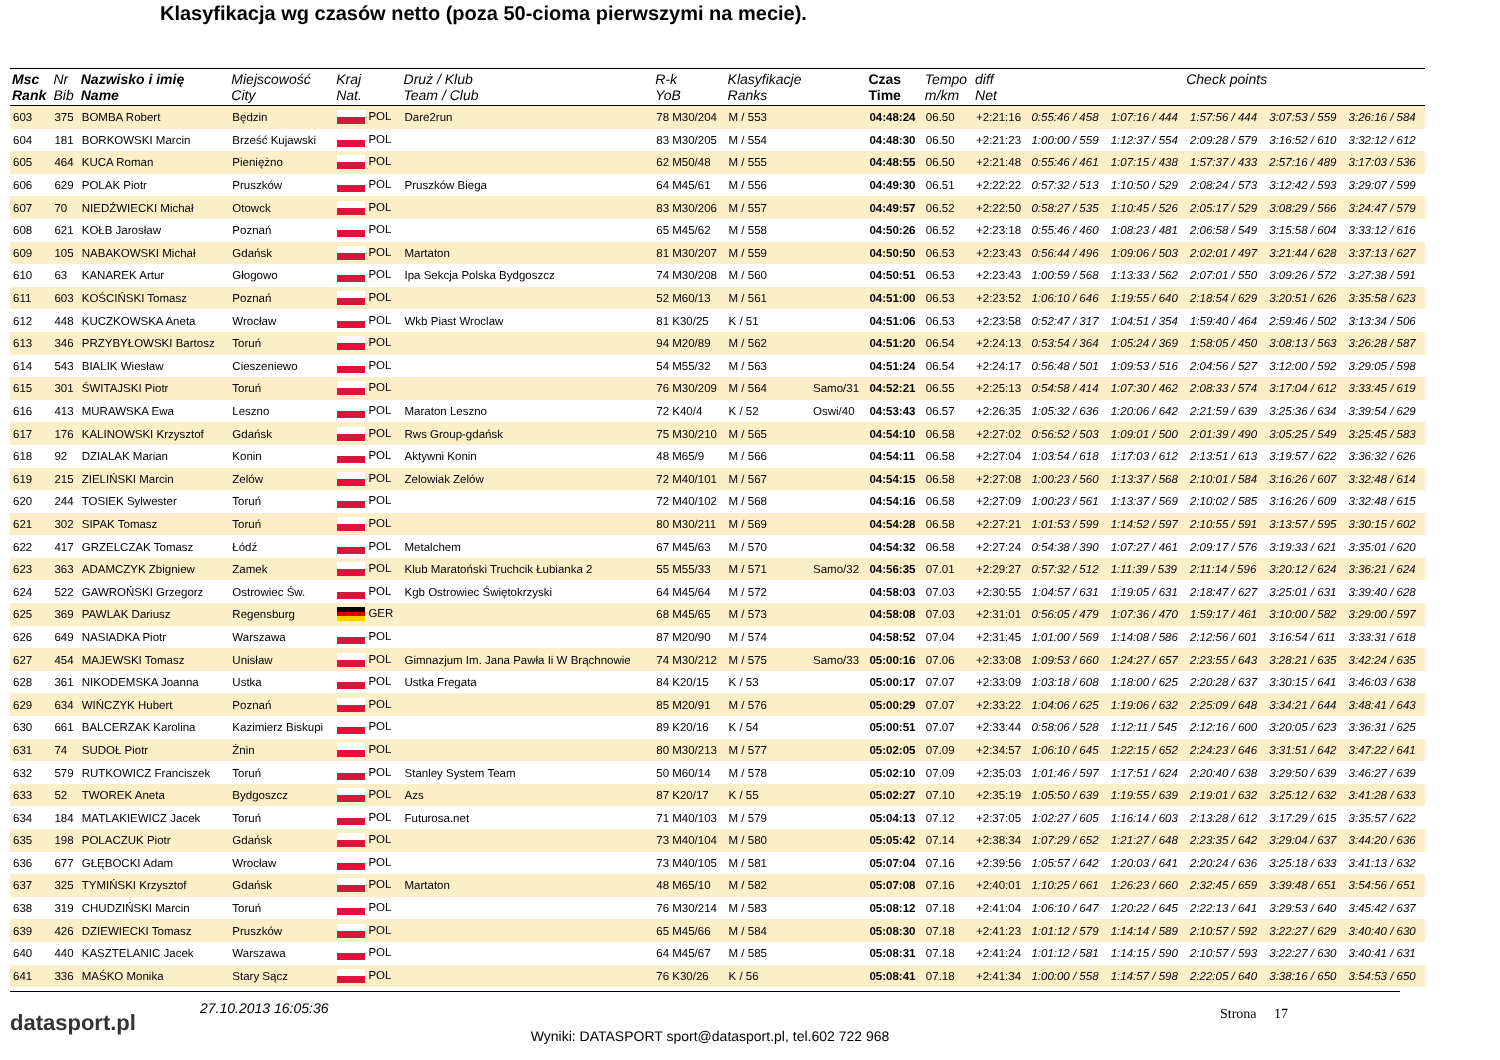Klasyfikacja wg czasów netto (poza 50-cioma pierwszymi na mecie).
| Msc Rank | Nr Bib | Nazwisko i imię Name | Miejscowość City | Kraj Nat. | Druż / Klub Team / Club | R-k YoB | Klasyfikacje Ranks | | Czas Time | Tempo m/km | diff Net | Check points | | | | |
| --- | --- | --- | --- | --- | --- | --- | --- | --- | --- | --- | --- | --- | --- | --- | --- | --- |
| 603 | 375 | BOMBA Robert | Będzin | POL | Dare2run | 78 M30/204 | M / 553 | | 04:48:24 | 06.50 | +2:21:16 | 0:55:46 / 458 | 1:07:16 / 444 | 1:57:56 / 444 | 3:07:53 / 559 | 3:26:16 / 584 |
| 604 | 181 | BORKOWSKI Marcin | Brześć Kujawski | POL | | 83 M30/205 | M / 554 | | 04:48:30 | 06.50 | +2:21:23 | 1:00:00 / 559 | 1:12:37 / 554 | 2:09:28 / 579 | 3:16:52 / 610 | 3:32:12 / 612 |
| 605 | 464 | KUCA Roman | Pieniężno | POL | | 62 M50/48 | M / 555 | | 04:48:55 | 06.50 | +2:21:48 | 0:55:46 / 461 | 1:07:15 / 438 | 1:57:37 / 433 | 2:57:16 / 489 | 3:17:03 / 536 |
| 606 | 629 | POLAK Piotr | Pruszków | POL | Pruszków Biega | 64 M45/61 | M / 556 | | 04:49:30 | 06.51 | +2:22:22 | 0:57:32 / 513 | 1:10:50 / 529 | 2:08:24 / 573 | 3:12:42 / 593 | 3:29:07 / 599 |
| 607 | 70 | NIEDŹWIECKI Michał | Otowck | POL | | 83 M30/206 | M / 557 | | 04:49:57 | 06.52 | +2:22:50 | 0:58:27 / 535 | 1:10:45 / 526 | 2:05:17 / 529 | 3:08:29 / 566 | 3:24:47 / 579 |
| 608 | 621 | KOŁB Jarosław | Poznań | POL | | 65 M45/62 | M / 558 | | 04:50:26 | 06.52 | +2:23:18 | 0:55:46 / 460 | 1:08:23 / 481 | 2:06:58 / 549 | 3:15:58 / 604 | 3:33:12 / 616 |
| 609 | 105 | NABAKOWSKI Michał | Gdańsk | POL | Martaton | 81 M30/207 | M / 559 | | 04:50:50 | 06.53 | +2:23:43 | 0:56:44 / 496 | 1:09:06 / 503 | 2:02:01 / 497 | 3:21:44 / 628 | 3:37:13 / 627 |
| 610 | 63 | KANAREK Artur | Głogowo | POL | Ipa Sekcja Polska Bydgoszcz | 74 M30/208 | M / 560 | | 04:50:51 | 06.53 | +2:23:43 | 1:00:59 / 568 | 1:13:33 / 562 | 2:07:01 / 550 | 3:09:26 / 572 | 3:27:38 / 591 |
| 611 | 603 | KOŚCIŃSKI Tomasz | Poznań | POL | | 52 M60/13 | M / 561 | | 04:51:00 | 06.53 | +2:23:52 | 1:06:10 / 646 | 1:19:55 / 640 | 2:18:54 / 629 | 3:20:51 / 626 | 3:35:58 / 623 |
| 612 | 448 | KUCZKOWSKA Aneta | Wrocław | POL | Wkb Piast Wroclaw | 81 K30/25 | K / 51 | | 04:51:06 | 06.53 | +2:23:58 | 0:52:47 / 317 | 1:04:51 / 354 | 1:59:40 / 464 | 2:59:46 / 502 | 3:13:34 / 506 |
| 613 | 346 | PRZYBYŁOWSKI Bartosz | Toruń | POL | | 94 M20/89 | M / 562 | | 04:51:20 | 06.54 | +2:24:13 | 0:53:54 / 364 | 1:05:24 / 369 | 1:58:05 / 450 | 3:08:13 / 563 | 3:26:28 / 587 |
| 614 | 543 | BIALIK Wiesław | Cieszeniewo | POL | | 54 M55/32 | M / 563 | | 04:51:24 | 06.54 | +2:24:17 | 0:56:48 / 501 | 1:09:53 / 516 | 2:04:56 / 527 | 3:12:00 / 592 | 3:29:05 / 598 |
| 615 | 301 | ŚWITAJSKI Piotr | Toruń | POL | | 76 M30/209 | M / 564 | Samo/31 | 04:52:21 | 06.55 | +2:25:13 | 0:54:58 / 414 | 1:07:30 / 462 | 2:08:33 / 574 | 3:17:04 / 612 | 3:33:45 / 619 |
| 616 | 413 | MURAWSKA Ewa | Leszno | POL | Maraton Leszno | 72 K40/4 | K / 52 | Oswi/40 | 04:53:43 | 06.57 | +2:26:35 | 1:05:32 / 636 | 1:20:06 / 642 | 2:21:59 / 639 | 3:25:36 / 634 | 3:39:54 / 629 |
| 617 | 176 | KALINOWSKI Krzysztof | Gdańsk | POL | Rws Group-gdańsk | 75 M30/210 | M / 565 | | 04:54:10 | 06.58 | +2:27:02 | 0:56:52 / 503 | 1:09:01 / 500 | 2:01:39 / 490 | 3:05:25 / 549 | 3:25:45 / 583 |
| 618 | 92 | DZIALAK Marian | Konin | POL | Aktywni Konin | 48 M65/9 | M / 566 | | 04:54:11 | 06.58 | +2:27:04 | 1:03:54 / 618 | 1:17:03 / 612 | 2:13:51 / 613 | 3:19:57 / 622 | 3:36:32 / 626 |
| 619 | 215 | ZIELIŃSKI Marcin | Zelów | POL | Zelowiak Zelów | 72 M40/101 | M / 567 | | 04:54:15 | 06.58 | +2:27:08 | 1:00:23 / 560 | 1:13:37 / 568 | 2:10:01 / 584 | 3:16:26 / 607 | 3:32:48 / 614 |
| 620 | 244 | TOSIEK Sylwester | Toruń | POL | | 72 M40/102 | M / 568 | | 04:54:16 | 06.58 | +2:27:09 | 1:00:23 / 561 | 1:13:37 / 569 | 2:10:02 / 585 | 3:16:26 / 609 | 3:32:48 / 615 |
| 621 | 302 | SIPAK Tomasz | Toruń | POL | | 80 M30/211 | M / 569 | | 04:54:28 | 06.58 | +2:27:21 | 1:01:53 / 599 | 1:14:52 / 597 | 2:10:55 / 591 | 3:13:57 / 595 | 3:30:15 / 602 |
| 622 | 417 | GRZELCZAK Tomasz | Łódź | POL | Metalchem | 67 M45/63 | M / 570 | | 04:54:32 | 06.58 | +2:27:24 | 0:54:38 / 390 | 1:07:27 / 461 | 2:09:17 / 576 | 3:19:33 / 621 | 3:35:01 / 620 |
| 623 | 363 | ADAMCZYK Zbigniew | Zamek | POL | Klub Maratoński Truchcik Łubianka 2 | 55 M55/33 | M / 571 | Samo/32 | 04:56:35 | 07.01 | +2:29:27 | 0:57:32 / 512 | 1:11:39 / 539 | 2:11:14 / 596 | 3:20:12 / 624 | 3:36:21 / 624 |
| 624 | 522 | GAWROŃSKI Grzegorz | Ostrowiec Św. | POL | Kgb Ostrowiec Świętokrzyski | 64 M45/64 | M / 572 | | 04:58:03 | 07.03 | +2:30:55 | 1:04:57 / 631 | 1:19:05 / 631 | 2:18:47 / 627 | 3:25:01 / 631 | 3:39:40 / 628 |
| 625 | 369 | PAWLAK Dariusz | Regensburg | GER | | 68 M45/65 | M / 573 | | 04:58:08 | 07.03 | +2:31:01 | 0:56:05 / 479 | 1:07:36 / 470 | 1:59:17 / 461 | 3:10:00 / 582 | 3:29:00 / 597 |
| 626 | 649 | NASIADKA Piotr | Warszawa | POL | | 87 M20/90 | M / 574 | | 04:58:52 | 07.04 | +2:31:45 | 1:01:00 / 569 | 1:14:08 / 586 | 2:12:56 / 601 | 3:16:54 / 611 | 3:33:31 / 618 |
| 627 | 454 | MAJEWSKI Tomasz | Unisław | POL | Gimnazjum Im. Jana Pawła Ii W Brąchnowie | 74 M30/212 | M / 575 | Samo/33 | 05:00:16 | 07.06 | +2:33:08 | 1:09:53 / 660 | 1:24:27 / 657 | 2:23:55 / 643 | 3:28:21 / 635 | 3:42:24 / 635 |
| 628 | 361 | NIKODEMSKA Joanna | Ustka | POL | Ustka Fregata | 84 K20/15 | K / 53 | | 05:00:17 | 07.07 | +2:33:09 | 1:03:18 / 608 | 1:18:00 / 625 | 2:20:28 / 637 | 3:30:15 / 641 | 3:46:03 / 638 |
| 629 | 634 | WIŃCZYK Hubert | Poznań | POL | | 85 M20/91 | M / 576 | | 05:00:29 | 07.07 | +2:33:22 | 1:04:06 / 625 | 1:19:06 / 632 | 2:25:09 / 648 | 3:34:21 / 644 | 3:48:41 / 643 |
| 630 | 661 | BALCERZAK Karolina | Kazimierz Biskupi | POL | | 89 K20/16 | K / 54 | | 05:00:51 | 07.07 | +2:33:44 | 0:58:06 / 528 | 1:12:11 / 545 | 2:12:16 / 600 | 3:20:05 / 623 | 3:36:31 / 625 |
| 631 | 74 | SUDOŁ Piotr | Żnin | POL | | 80 M30/213 | M / 577 | | 05:02:05 | 07.09 | +2:34:57 | 1:06:10 / 645 | 1:22:15 / 652 | 2:24:23 / 646 | 3:31:51 / 642 | 3:47:22 / 641 |
| 632 | 579 | RUTKOWICZ Franciszek | Toruń | POL | Stanley System Team | 50 M60/14 | M / 578 | | 05:02:10 | 07.09 | +2:35:03 | 1:01:46 / 597 | 1:17:51 / 624 | 2:20:40 / 638 | 3:29:50 / 639 | 3:46:27 / 639 |
| 633 | 52 | TWOREK Aneta | Bydgoszcz | POL | Azs | 87 K20/17 | K / 55 | | 05:02:27 | 07.10 | +2:35:19 | 1:05:50 / 639 | 1:19:55 / 639 | 2:19:01 / 632 | 3:25:12 / 632 | 3:41:28 / 633 |
| 634 | 184 | MATLAKIEWICZ Jacek | Toruń | POL | Futurosa.net | 71 M40/103 | M / 579 | | 05:04:13 | 07.12 | +2:37:05 | 1:02:27 / 605 | 1:16:14 / 603 | 2:13:28 / 612 | 3:17:29 / 615 | 3:35:57 / 622 |
| 635 | 198 | POLACZUK Piotr | Gdańsk | POL | | 73 M40/104 | M / 580 | | 05:05:42 | 07.14 | +2:38:34 | 1:07:29 / 652 | 1:21:27 / 648 | 2:23:35 / 642 | 3:29:04 / 637 | 3:44:20 / 636 |
| 636 | 677 | GŁĘBOCKI Adam | Wrocław | POL | | 73 M40/105 | M / 581 | | 05:07:04 | 07.16 | +2:39:56 | 1:05:57 / 642 | 1:20:03 / 641 | 2:20:24 / 636 | 3:25:18 / 633 | 3:41:13 / 632 |
| 637 | 325 | TYMIŃSKI Krzysztof | Gdańsk | POL | Martaton | 48 M65/10 | M / 582 | | 05:07:08 | 07.16 | +2:40:01 | 1:10:25 / 661 | 1:26:23 / 660 | 2:32:45 / 659 | 3:39:48 / 651 | 3:54:56 / 651 |
| 638 | 319 | CHUDZIŃSKI Marcin | Toruń | POL | | 76 M30/214 | M / 583 | | 05:08:12 | 07.18 | +2:41:04 | 1:06:10 / 647 | 1:20:22 / 645 | 2:22:13 / 641 | 3:29:53 / 640 | 3:45:42 / 637 |
| 639 | 426 | DZIEWIECKI Tomasz | Pruszków | POL | | 65 M45/66 | M / 584 | | 05:08:30 | 07.18 | +2:41:23 | 1:01:12 / 579 | 1:14:14 / 589 | 2:10:57 / 592 | 3:22:27 / 629 | 3:40:40 / 630 |
| 640 | 440 | KASZTELANIC Jacek | Warszawa | POL | | 64 M45/67 | M / 585 | | 05:08:31 | 07.18 | +2:41:24 | 1:01:12 / 581 | 1:14:15 / 590 | 2:10:57 / 593 | 3:22:27 / 630 | 3:40:41 / 631 |
| 641 | 336 | MAŚKO Monika | Stary Sącz | POL | | 76 K30/26 | K / 56 | | 05:08:41 | 07.18 | +2:41:34 | 1:00:00 / 558 | 1:14:57 / 598 | 2:22:05 / 640 | 3:38:16 / 650 | 3:54:53 / 650 |
datasport.pl
27.10.2013 16:05:36
Wyniki: DATASPORT sport@datasport.pl, tel.602 722 968
Strona 17